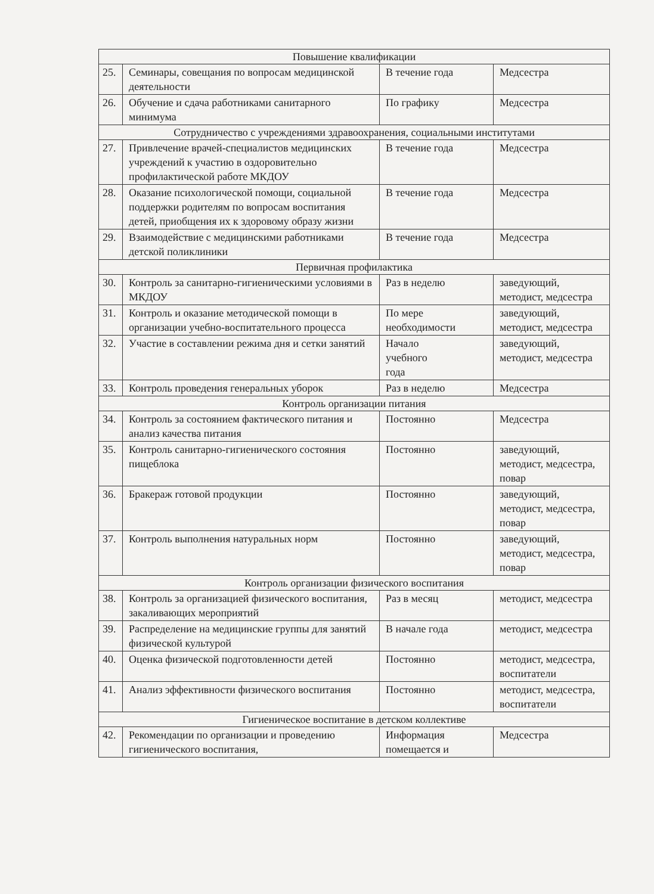| Повышение квалификации | | | |
| 25. | Семинары, совещания по вопросам медицинской деятельности | В течение года | Медсестра |
| 26. | Обучение и сдача работниками санитарного минимума | По графику | Медсестра |
| Сотрудничество с учреждениями здравоохранения, социальными институтами | | | |
| 27. | Привлечение врачей-специалистов медицинских учреждений к участию в оздоровительно профилактической работе МКДОУ | В течение года | Медсестра |
| 28. | Оказание психологической помощи, социальной поддержки родителям по вопросам воспитания детей, приобщения их к здоровому образу жизни | В течение года | Медсестра |
| 29. | Взаимодействие с медицинскими работниками детской поликлиники | В течение года | Медсестра |
| Первичная профилактика | | | |
| 30. | Контроль за санитарно-гигиеническими условиями в МКДОУ | Раз в неделю | заведующий, методист, медсестра |
| 31. | Контроль и оказание методической помощи в организации учебно-воспитательного процесса | По мере необходимости | заведующий, методист, медсестра |
| 32. | Участие в составлении режима дня и сетки занятий | Начало учебного года | заведующий, методист, медсестра |
| 33. | Контроль проведения генеральных уборок | Раз в неделю | Медсестра |
| Контроль организации питания | | | |
| 34. | Контроль за состоянием фактического питания и анализ качества питания | Постоянно | Медсестра |
| 35. | Контроль санитарно-гигиенического состояния пищеблока | Постоянно | заведующий, методист, медсестра, повар |
| 36. | Бракераж готовой продукции | Постоянно | заведующий, методист, медсестра, повар |
| 37. | Контроль выполнения натуральных норм | Постоянно | заведующий, методист, медсестра, повар |
| Контроль организации физического воспитания | | | |
| 38. | Контроль за организацией физического воспитания, закаливающих мероприятий | Раз в месяц | методист, медсестра |
| 39. | Распределение на медицинские группы для занятий физической культурой | В начале года | методист, медсестра |
| 40. | Оценка физической подготовленности детей | Постоянно | методист, медсестра, воспитатели |
| 41. | Анализ эффективности физического воспитания | Постоянно | методист, медсестра, воспитатели |
| Гигиеническое воспитание в детском коллективе | | | |
| 42. | Рекомендации по организации и проведению гигиенического воспитания, | Информация помещается и | Медсестра |